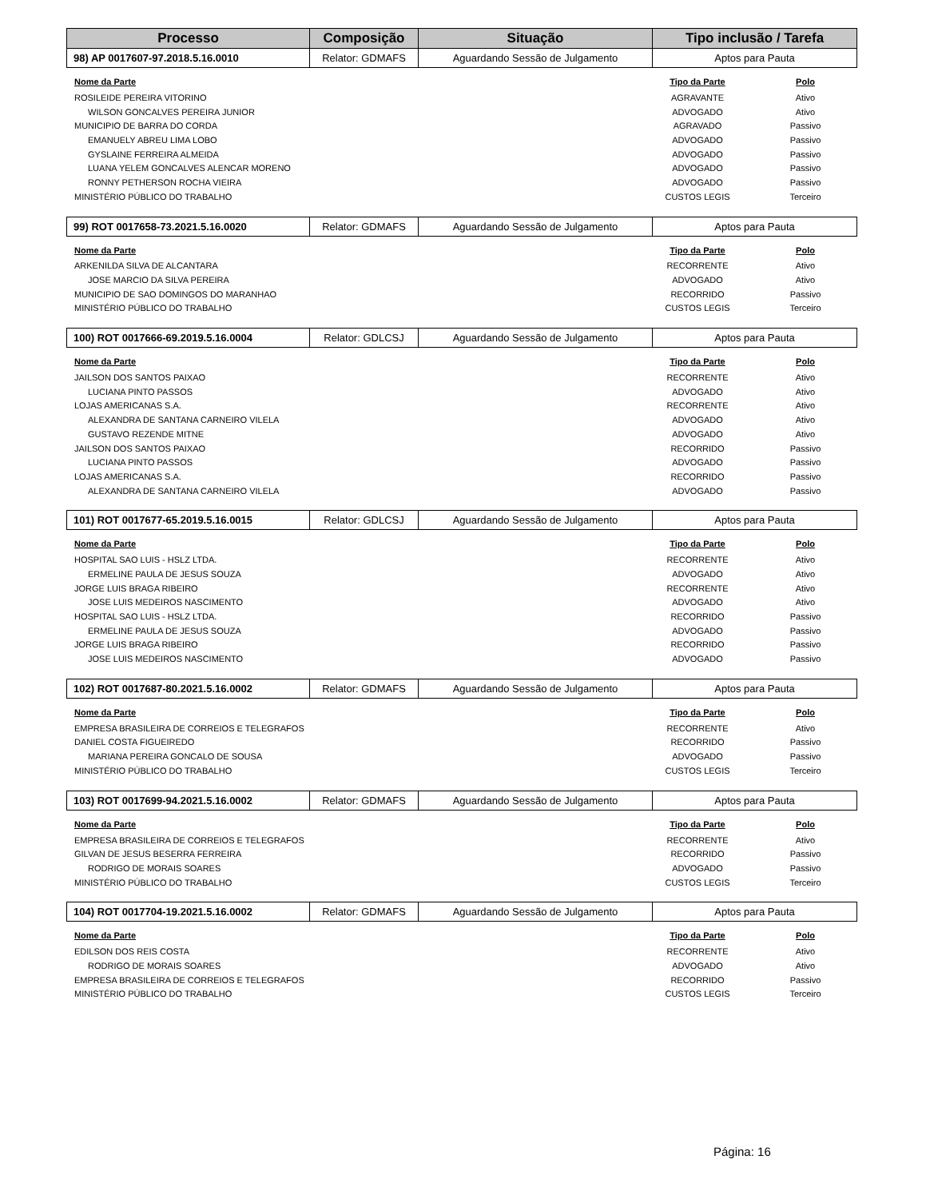| Processo | Composição | Situação | Tipo inclusão / Tarefa |
| --- | --- | --- | --- |
| 98) AP 0017607-97.2018.5.16.0010 | Relator: GDMAFS | Aguardando Sessão de Julgamento | Aptos para Pauta |
| Nome da Parte | Tipo da Parte | Polo |
| --- | --- | --- |
| ROSILEIDE PEREIRA VITORINO | AGRAVANTE | Ativo |
| WILSON GONCALVES PEREIRA JUNIOR | ADVOGADO | Ativo |
| MUNICIPIO DE BARRA DO CORDA | AGRAVADO | Passivo |
| EMANUELY ABREU LIMA LOBO | ADVOGADO | Passivo |
| GYSLAINE FERREIRA ALMEIDA | ADVOGADO | Passivo |
| LUANA YELEM GONCALVES ALENCAR MORENO | ADVOGADO | Passivo |
| RONNY PETHERSON ROCHA VIEIRA | ADVOGADO | Passivo |
| MINISTÉRIO PÚBLICO DO TRABALHO | CUSTOS LEGIS | Terceiro |
| 99) ROT 0017658-73.2021.5.16.0020 | Relator: GDMAFS | Aguardando Sessão de Julgamento | Aptos para Pauta |
| Nome da Parte | Tipo da Parte | Polo |
| --- | --- | --- |
| ARKENILDA SILVA DE ALCANTARA | RECORRENTE | Ativo |
| JOSE MARCIO DA SILVA PEREIRA | ADVOGADO | Ativo |
| MUNICIPIO DE SAO DOMINGOS DO MARANHAO | RECORRIDO | Passivo |
| MINISTÉRIO PÚBLICO DO TRABALHO | CUSTOS LEGIS | Terceiro |
| 100) ROT 0017666-69.2019.5.16.0004 | Relator: GDLCSJ | Aguardando Sessão de Julgamento | Aptos para Pauta |
| Nome da Parte | Tipo da Parte | Polo |
| --- | --- | --- |
| JAILSON DOS SANTOS PAIXAO | RECORRENTE | Ativo |
| LUCIANA PINTO PASSOS | ADVOGADO | Ativo |
| LOJAS AMERICANAS S.A. | RECORRENTE | Ativo |
| ALEXANDRA DE SANTANA CARNEIRO VILELA | ADVOGADO | Ativo |
| GUSTAVO REZENDE MITNE | ADVOGADO | Ativo |
| JAILSON DOS SANTOS PAIXAO | RECORRIDO | Passivo |
| LUCIANA PINTO PASSOS | ADVOGADO | Passivo |
| LOJAS AMERICANAS S.A. | RECORRIDO | Passivo |
| ALEXANDRA DE SANTANA CARNEIRO VILELA | ADVOGADO | Passivo |
| 101) ROT 0017677-65.2019.5.16.0015 | Relator: GDLCSJ | Aguardando Sessão de Julgamento | Aptos para Pauta |
| Nome da Parte | Tipo da Parte | Polo |
| --- | --- | --- |
| HOSPITAL SAO LUIS - HSLZ LTDA. | RECORRENTE | Ativo |
| ERMELINE PAULA DE JESUS SOUZA | ADVOGADO | Ativo |
| JORGE LUIS BRAGA RIBEIRO | RECORRENTE | Ativo |
| JOSE LUIS MEDEIROS NASCIMENTO | ADVOGADO | Ativo |
| HOSPITAL SAO LUIS - HSLZ LTDA. | RECORRIDO | Passivo |
| ERMELINE PAULA DE JESUS SOUZA | ADVOGADO | Passivo |
| JORGE LUIS BRAGA RIBEIRO | RECORRIDO | Passivo |
| JOSE LUIS MEDEIROS NASCIMENTO | ADVOGADO | Passivo |
| 102) ROT 0017687-80.2021.5.16.0002 | Relator: GDMAFS | Aguardando Sessão de Julgamento | Aptos para Pauta |
| Nome da Parte | Tipo da Parte | Polo |
| --- | --- | --- |
| EMPRESA BRASILEIRA DE CORREIOS E TELEGRAFOS | RECORRENTE | Ativo |
| DANIEL COSTA FIGUEIREDO | RECORRIDO | Passivo |
| MARIANA PEREIRA GONCALO DE SOUSA | ADVOGADO | Passivo |
| MINISTÉRIO PÚBLICO DO TRABALHO | CUSTOS LEGIS | Terceiro |
| 103) ROT 0017699-94.2021.5.16.0002 | Relator: GDMAFS | Aguardando Sessão de Julgamento | Aptos para Pauta |
| Nome da Parte | Tipo da Parte | Polo |
| --- | --- | --- |
| EMPRESA BRASILEIRA DE CORREIOS E TELEGRAFOS | RECORRENTE | Ativo |
| GILVAN DE JESUS BESERRA FERREIRA | RECORRIDO | Passivo |
| RODRIGO DE MORAIS SOARES | ADVOGADO | Passivo |
| MINISTÉRIO PÚBLICO DO TRABALHO | CUSTOS LEGIS | Terceiro |
| 104) ROT 0017704-19.2021.5.16.0002 | Relator: GDMAFS | Aguardando Sessão de Julgamento | Aptos para Pauta |
| Nome da Parte | Tipo da Parte | Polo |
| --- | --- | --- |
| EDILSON DOS REIS COSTA | RECORRENTE | Ativo |
| RODRIGO DE MORAIS SOARES | ADVOGADO | Ativo |
| EMPRESA BRASILEIRA DE CORREIOS E TELEGRAFOS | RECORRIDO | Passivo |
| MINISTÉRIO PÚBLICO DO TRABALHO | CUSTOS LEGIS | Terceiro |
Página: 16